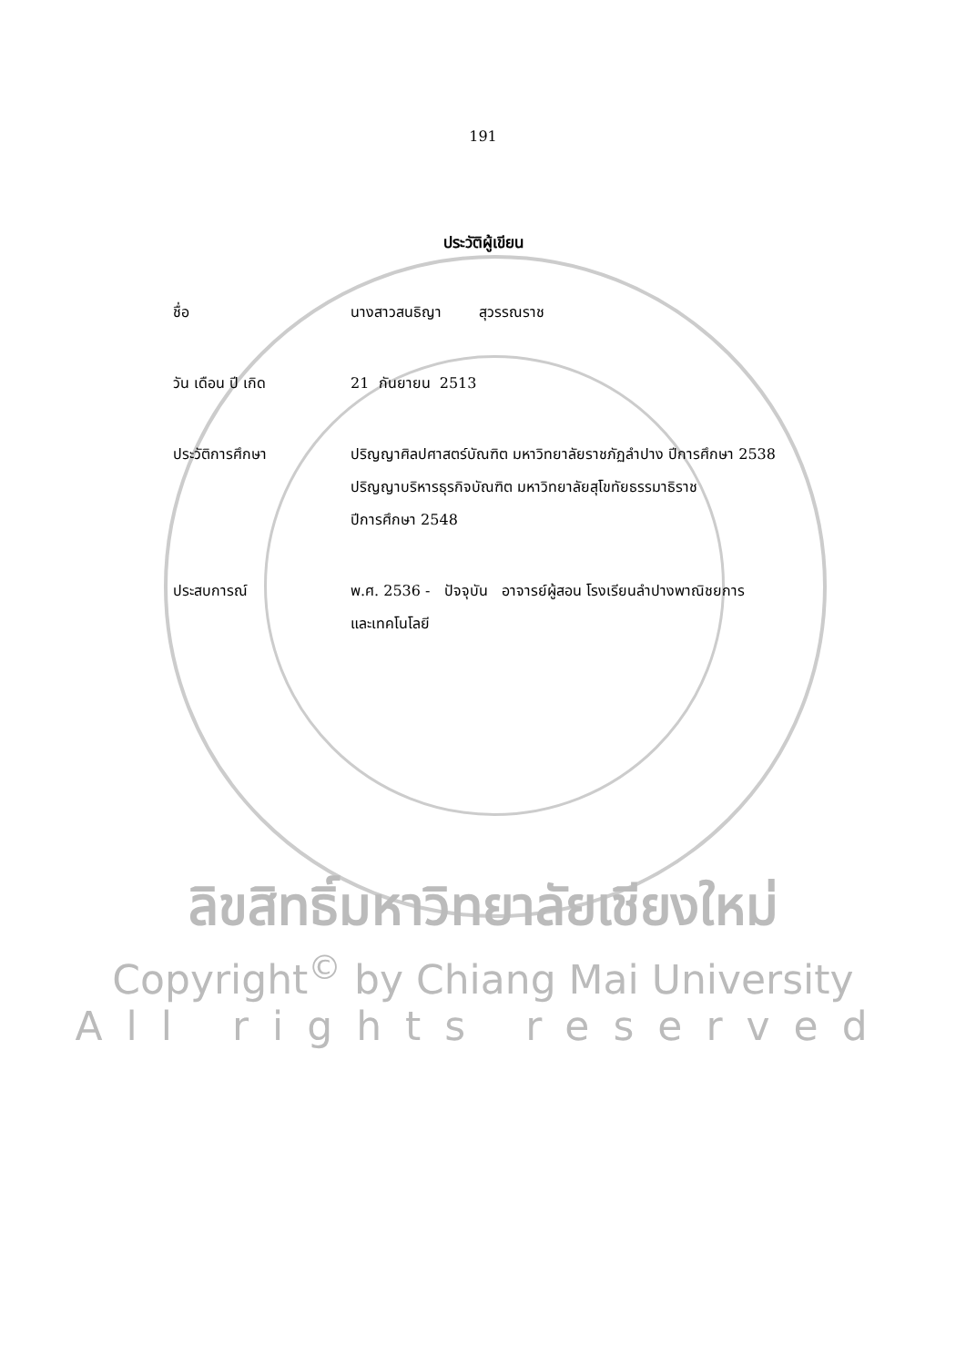191
ประวัติผู้เขียน
ชื่อ นางสาวสนธิญา สุวรรณราช
วัน เดือน ปี เกิด 21 กันยายน 2513
ประวัติการศึกษา ปริญญาศิลปศาสตร์บัณฑิต มหาวิทยาลัยราชภัฏลำปาง ปีการศึกษา 2538
ปริญญาบริหารธุรกิจบัณฑิต มหาวิทยาลัยสุโขทัยธรรมาธิราช
ปีการศึกษา 2548
ประสบการณ์ พ.ศ. 2536 - ปัจจุบัน อาจารย์ผู้สอน โรงเรียนลำปางพาณิชยการ
และเทคโนโลยี
ลิขสิทธิ์มหาวิทยาลัยเชียงใหม่
Copyright<sup>©</sup> by Chiang Mai University
All rights reserved